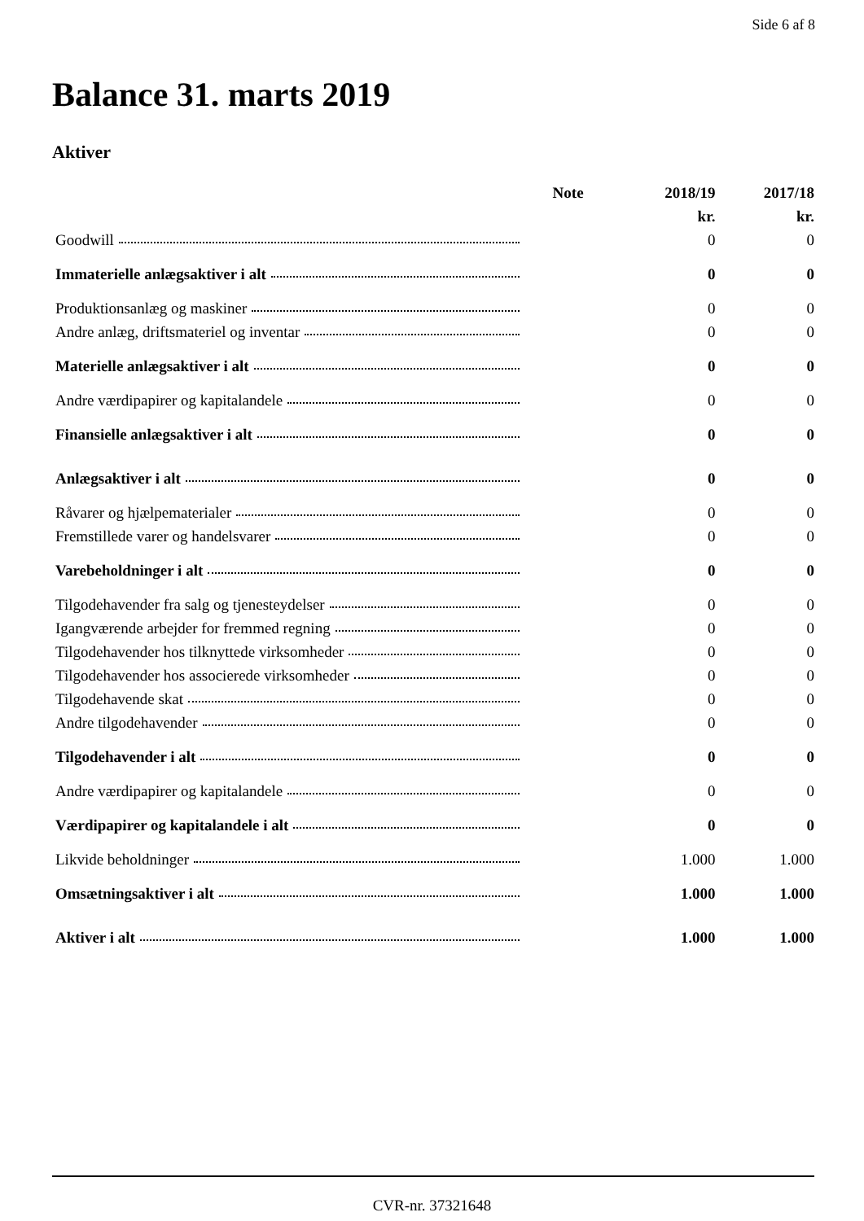Side 6 af 8
Balance 31. marts 2019
Aktiver
| | Note | 2018/19 | 2017/18 |
| --- | --- | --- | --- |
| | | kr. | kr. |
| Goodwill | | 0 | 0 |
| Immaterielle anlægsaktiver i alt | | 0 | 0 |
| Produktionsanlæg og maskiner | | 0 | 0 |
| Andre anlæg, driftsmateriel og inventar | | 0 | 0 |
| Materielle anlægsaktiver i alt | | 0 | 0 |
| Andre værdipapirer og kapitalandele | | 0 | 0 |
| Finansielle anlægsaktiver i alt | | 0 | 0 |
| Anlægsaktiver i alt | | 0 | 0 |
| Råvarer og hjælpematerialer | | 0 | 0 |
| Fremstillede varer og handelsvarer | | 0 | 0 |
| Varebeholdninger i alt | | 0 | 0 |
| Tilgodehavender fra salg og tjenesteydelser | | 0 | 0 |
| Igangværende arbejder for fremmed regning | | 0 | 0 |
| Tilgodehavender hos tilknyttede virksomheder | | 0 | 0 |
| Tilgodehavender hos associerede virksomheder | | 0 | 0 |
| Tilgodehavende skat | | 0 | 0 |
| Andre tilgodehavender | | 0 | 0 |
| Tilgodehavender i alt | | 0 | 0 |
| Andre værdipapirer og kapitalandele | | 0 | 0 |
| Værdipapirer og kapitalandele i alt | | 0 | 0 |
| Likvide beholdninger | | 1.000 | 1.000 |
| Omsætningsaktiver i alt | | 1.000 | 1.000 |
| Aktiver i alt | | 1.000 | 1.000 |
CVR-nr. 37321648